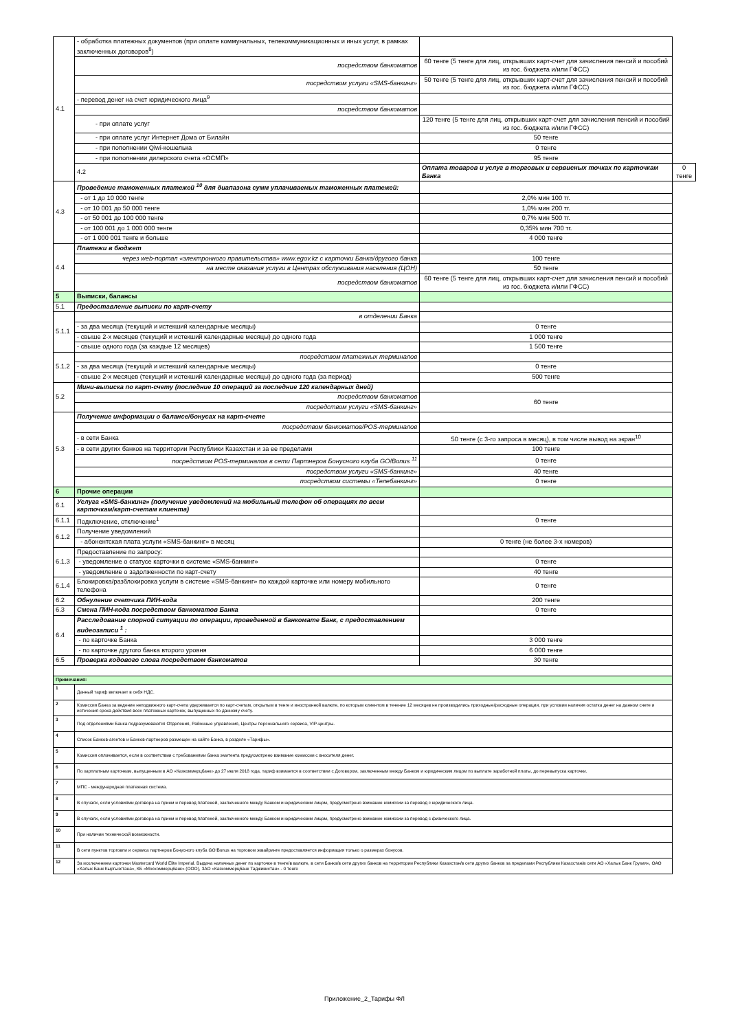| 4.1 | - обработка платежных документов (при оплате коммунальных, телекоммуникационных и иных услуг, в рамках заключенных договоров<sup>8</sup>) | | |
| | посредством банкоматов | 60 тенге (5 тенге для лиц, открывших карт-счет для зачисления пенсий и пособий из гос. бюджета и/или ГФСС) | |
| | посредством услуги «SMS-банкинг» | 50 тенге (5 тенге для лиц, открывших карт-счет для зачисления пенсий и пособий из гос. бюджета и/или ГФСС) | |
| | - перевод денег на счет юридического лица<sup>9</sup> | | |
| | посредством банкоматов | | |
| | - при оплате услуг | 120 тенге (5 тенге для лиц, открывших карт-счет для зачисления пенсий и пособий из гос. бюджета и/или ГФСС) | |
| | - при оплате услуг Интернет Дома от Билайн | 50 тенге | |
| | - при пополнении Qiwi-кошелька | 0 тенге | |
| | - при пополнении дилерского счета «ОСМП» | 95 тенге | |
| | 4.2 | Оплата товаров и услуг в торговых и сервисных точках по карточкам Банка | 0 тенге |
| 4.3 | Проведение таможенных платежей <sup>10</sup> для диапазона сумм уплачиваемых таможенных платежей: | | |
| | - от 1 до 10 000 тенге | 2,0% мин 100 тг. | |
| | - от 10 001 до 50 000 тенге | 1,0% мин 200 тг. | |
| | - от 50 001 до 100 000 тенге | 0,7% мин 500 тг. | |
| | - от 100 001 до 1 000 000 тенге | 0,35% мин 700 тг. | |
| | - от 1 000 001 тенге и больше | 4 000 тенге | |
| 4.4 | Платежи в бюджет | | |
| | через web-портал «электронного правительства» www.egov.kz с карточки Банка/другого банка | 100 тенге | |
| | на месте оказания услуги в Центрах обслуживания населения (ЦОН) | 50 тенге | |
| | посредством банкоматов | 60 тенге (5 тенге для лиц, открывших карт-счет для зачисления пенсий и пособий из гос. бюджета и/или ГФСС) | |
| 5 | Выписки, балансы | | |
| 5.1 | Предоставление выписки по карт-счету | | |
| 5.1.1 | в отделении Банка | | |
| | - за два месяца (текущий и истекший календарные месяцы) | 0 тенге | |
| | - свыше 2-х месяцев (текущий и истекший календарные месяцы) до одного года | 1 000 тенге | |
| | - свыше одного года (за каждые 12 месяцев) | 1 500 тенге | |
| 5.1.2 | посредством платежных терминалов | | |
| | - за два месяца (текущий и истекший календарные месяцы) | 0 тенге | |
| | - свыше 2-х месяцев (текущий и истекший календарные месяцы) до одного года (за период) | 500 тенге | |
| 5.2 | Мини-выписка по карт-счету (последние 10 операций за последние 120 календарных дней) | | |
| | посредством банкоматов | 60 тенге | |
| | посредством услуги «SMS-банкинг» | | |
| 5.3 | Получение информации о балансе/бонусах на карт-счете | | |
| | посредством банкоматов/POS-терминалов | | |
| | - в сети Банка | 50 тенге (с 3-го запроса в месяц), в том числе вывод на экран<sup>10</sup> | |
| | - в сети других банков на территории Республики Казахстан и за ее пределами | 100 тенге | |
| | посредством POS-терминалов в сети Партнеров Бонусного клуба GO!Bonus <sup>11</sup> | 0 тенге | |
| | посредством услуги «SMS-банкинг» | 40 тенге | |
| | посредством системы «Телебанкинг» | 0 тенге | |
| 6 | Прочие операции | | |
| 6.1 | Услуга «SMS-банкинг» (получение уведомлений на мобильный телефон об операциях по всем карточкам/карт-счетам клиента) | | |
| 6.1.1 | Подключение, отключение<sup>1</sup> | 0 тенге | |
| 6.1.2 | Получение уведомлений | | |
| | - абонентская плата услуги «SMS-банкинг» в месяц | 0 тенге (не более 3-х номеров) | |
| 6.1.3 | Предоставление по запросу: | | |
| | - уведомление о статусе карточки в системе «SMS-банкинг» | 0 тенге | |
| | - уведомление о задолженности по карт-счету | 40 тенге | |
| 6.1.4 | Блокировка/разблокировка услуги в системе «SMS-банкинг» по каждой карточке или номеру мобильного телефона | 0 тенге | |
| 6.2 | Обнуление счетчика ПИН-кода | 200 тенге | |
| 6.3 | Смена ПИН-кода посредством банкоматов Банка | 0 тенге | |
| 6.4 | Расследование спорной ситуации по операции, проведенной в банкомате Банк, с предоставлением видеозаписи <sup>1</sup> : | | |
| | - по карточке Банка | 3 000 тенге | |
| | - по карточке другого банка второго уровня | 6 000 тенге | |
| 6.5 | Проверка кодового слова посредством банкоматов | 30 тенге | |
| Примечания: | | | |
| 1 | Данный тариф включает в себя НДС. | | |
| 2 | Комиссия Банка за ведение неподвижного карт-счета удерживается по карт-счетам, открытым в тенге и иностранной валюте, по которым клиентом в течение 12 месяцев не производились приходные/расходные операции, при условии наличия остатка денег на данном счете и истечения срока действия всех платежных карточек, выпущенных по данному счету. | | |
| 3 | Под отделениями Банка подразумеваются Отделения, Районные управления, Центры персонального сервиса, VIP-центры. | | |
| 4 | Список Банков-агентов и Банков-партнеров размещен на сайте Банка, в разделе «Тарифы». | | |
| 5 | Комиссия оплачивается, если в соответствии с требованиями банка эмитента предусмотрено взимание комиссии с вносителя денег. | | |
| 6 | По зарплатным карточкам, выпущенным в АО «Казкоммерцбанк» до 27 июля 2018 года, тариф взимается в соответствии с Договором, заключенным между Банком и юридическим лицом по выплате заработной платы, до перевыпуска карточки. | | |
| 7 | МПС - международная платежная система. | | |
| 8 | В случаях, если условиями договора на прием и перевод платежей, заключенного между Банком и юридическим лицом, предусмотрено взимание комиссии за перевод с юридического лица. | | |
| 9 | В случаях, если условиями договора на прием и перевод платежей, заключенного между Банком и юридическим лицом, предусмотрено взимание комиссии за перевод с физического лица. | | |
| 10 | При наличии технической возможности. | | |
| 11 | В сети пунктов торговли и сервиса партнеров Бонусного клуба GO!Bonus на торговом эквайринге предоставляется информация только о размерах бонусов. | | |
| 12 | За исключением карточки Mastercard World Elite Imperial. Выдача наличных денег по карточке в тенге/в валюте, в сети Банка/в сети других банков на территории Республики Казахстан/в сети других банков за пределами Республики Казахстан/в сети АО «Халык Банк Грузия», ОАО «Халык Банк Кыргызстана», КБ «Москоммерцбанк» (ООО), ЗАО «Казкоммерцбанк Таджикистан» - 0 тенге | | |
Приложение_2_Тарифы ФЛ